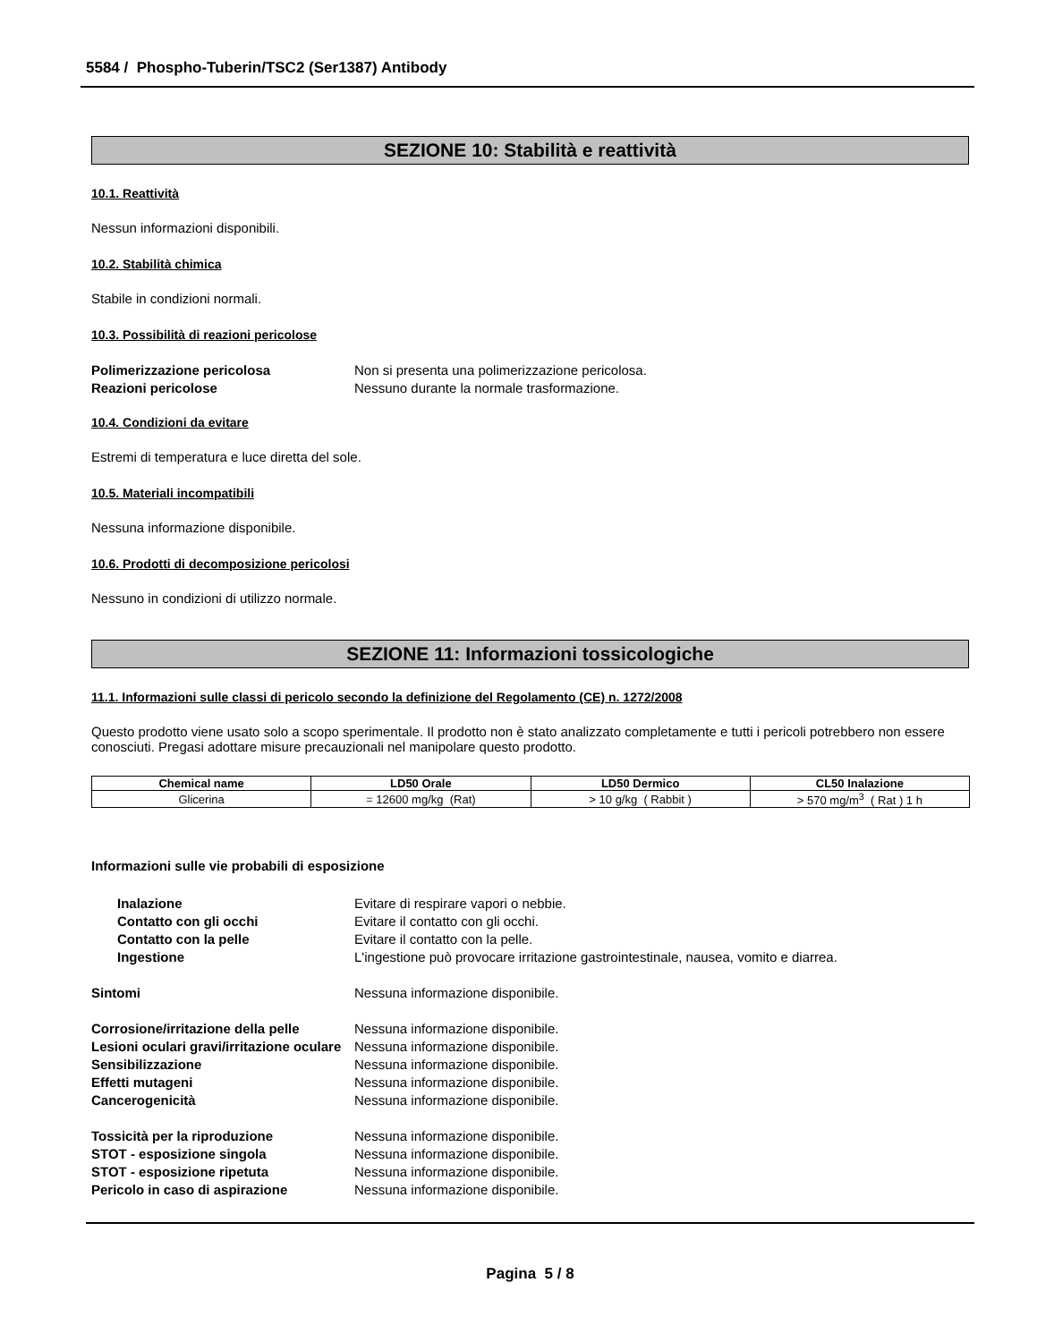5584 / Phospho-Tuberin/TSC2 (Ser1387) Antibody
SEZIONE 10: Stabilità e reattività
10.1. Reattività
Nessun informazioni disponibili.
10.2. Stabilità chimica
Stabile in condizioni normali.
10.3. Possibilità di reazioni pericolose
Polimerizzazione pericolosa Non si presenta una polimerizzazione pericolosa. Reazioni pericolose Nessuno durante la normale trasformazione.
10.4. Condizioni da evitare
Estremi di temperatura e luce diretta del sole.
10.5. Materiali incompatibili
Nessuna informazione disponibile.
10.6. Prodotti di decomposizione pericolosi
Nessuno in condizioni di utilizzo normale.
SEZIONE 11: Informazioni tossicologiche
11.1. Informazioni sulle classi di pericolo secondo la definizione del Regolamento (CE) n. 1272/2008
Questo prodotto viene usato solo a scopo sperimentale. Il prodotto non è stato analizzato completamente e tutti i pericoli potrebbero non essere conosciuti. Pregasi adottare misure precauzionali nel manipolare questo prodotto.
| Chemical name | LD50 Orale | LD50 Dermico | CL50 Inalazione |
| --- | --- | --- | --- |
| Glicerina | = 12600 mg/kg (Rat) | > 10 g/kg ( Rabbit ) | > 570 mg/m<sup>3</sup> ( Rat ) 1 h |
Informazioni sulle vie probabili di esposizione
Inalazione Evitare di respirare vapori o nebbie. Contatto con gli occhi Evitare il contatto con gli occhi. Contatto con la pelle Evitare il contatto con la pelle. Ingestione L'ingestione può provocare irritazione gastrointestinale, nausea, vomito e diarrea.
Sintomi Nessuna informazione disponibile.
Corrosione/irritazione della pelle Nessuna informazione disponibile. Lesioni oculari gravi/irritazione oculare Nessuna informazione disponibile. Sensibilizzazione Nessuna informazione disponibile. Effetti mutageni Nessuna informazione disponibile. Cancerogenicità Nessuna informazione disponibile.
Tossicità per la riproduzione Nessuna informazione disponibile. STOT - esposizione singola Nessuna informazione disponibile. STOT - esposizione ripetuta Nessuna informazione disponibile. Pericolo in caso di aspirazione Nessuna informazione disponibile.
Pagina 5 / 8